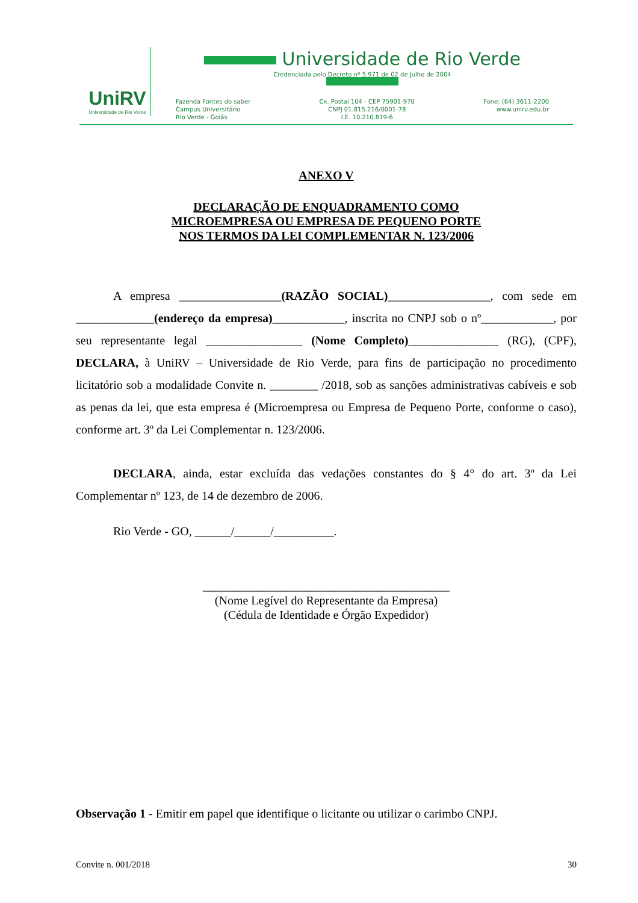UniRV
Universidade de Rio Verde
Universidade de Rio Verde
Credenciada pelo Decreto nº 5.971 de 02 de Julho de 2004
Fazenda Fontes do saber
Campus Universitário
Rio Verde - Goiás
Cx. Postal 104 - CEP 75901-970
CNPJ 01.815.216/0001-78
I.E. 10.210.819-6
Fone: (64) 3611-2200
www.unirv.edu.br
ANEXO V
DECLARAÇÃO DE ENQUADRAMENTO COMO
MICROEMPRESA OU EMPRESA DE PEQUENO PORTE
NOS TERMOS DA LEI COMPLEMENTAR N. 123/2006
A empresa _________________(RAZÃO SOCIAL)_________________, com sede em _____________(endereço da empresa)____________, inscrita no CNPJ sob o nº____________, por seu representante legal ________________ (Nome Completo)_______________ (RG), (CPF), DECLARA, à UniRV – Universidade de Rio Verde, para fins de participação no procedimento licitatório sob a modalidade Convite n. ________ /2018, sob as sanções administrativas cabíveis e sob as penas da lei, que esta empresa é (Microempresa ou Empresa de Pequeno Porte, conforme o caso), conforme art. 3º da Lei Complementar n. 123/2006.
DECLARA, ainda, estar excluída das vedações constantes do § 4° do art. 3º da Lei Complementar nº 123, de 14 de dezembro de 2006.
Rio Verde - GO, ______/______/__________.
_________________________________________
(Nome Legível do Representante da Empresa)
(Cédula de Identidade e Órgão Expedidor)
Observação 1 - Emitir em papel que identifique o licitante ou utilizar o carimbo CNPJ.
Convite n. 001/2018 30